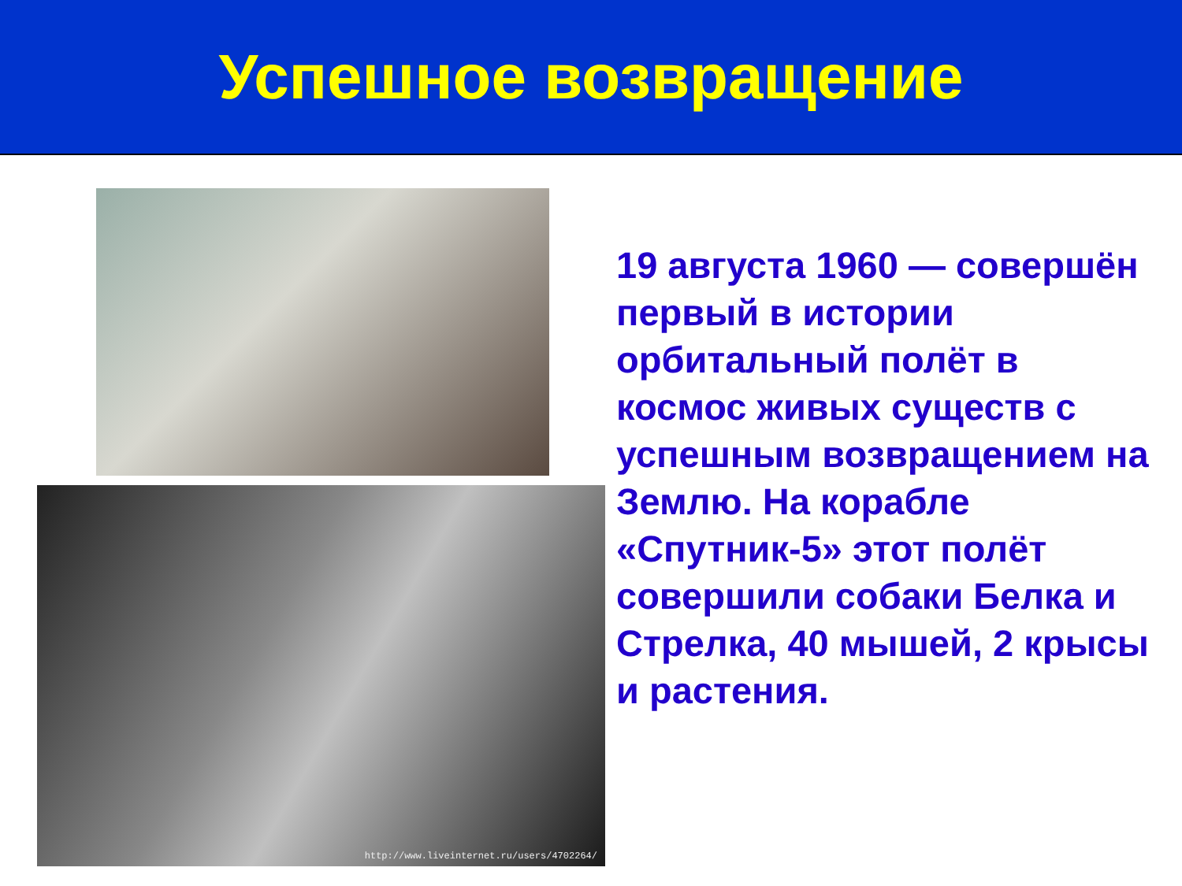Успешное возвращение
http://www.liveinternet.ru/users/4702264/
19 августа 1960 — совершён первый в истории орбитальный полёт в космос живых существ с успешным возвращением на Землю. На корабле «Спутник-5» этот полёт совершили собаки Белка и Стрелка, 40 мышей, 2 крысы и растения.